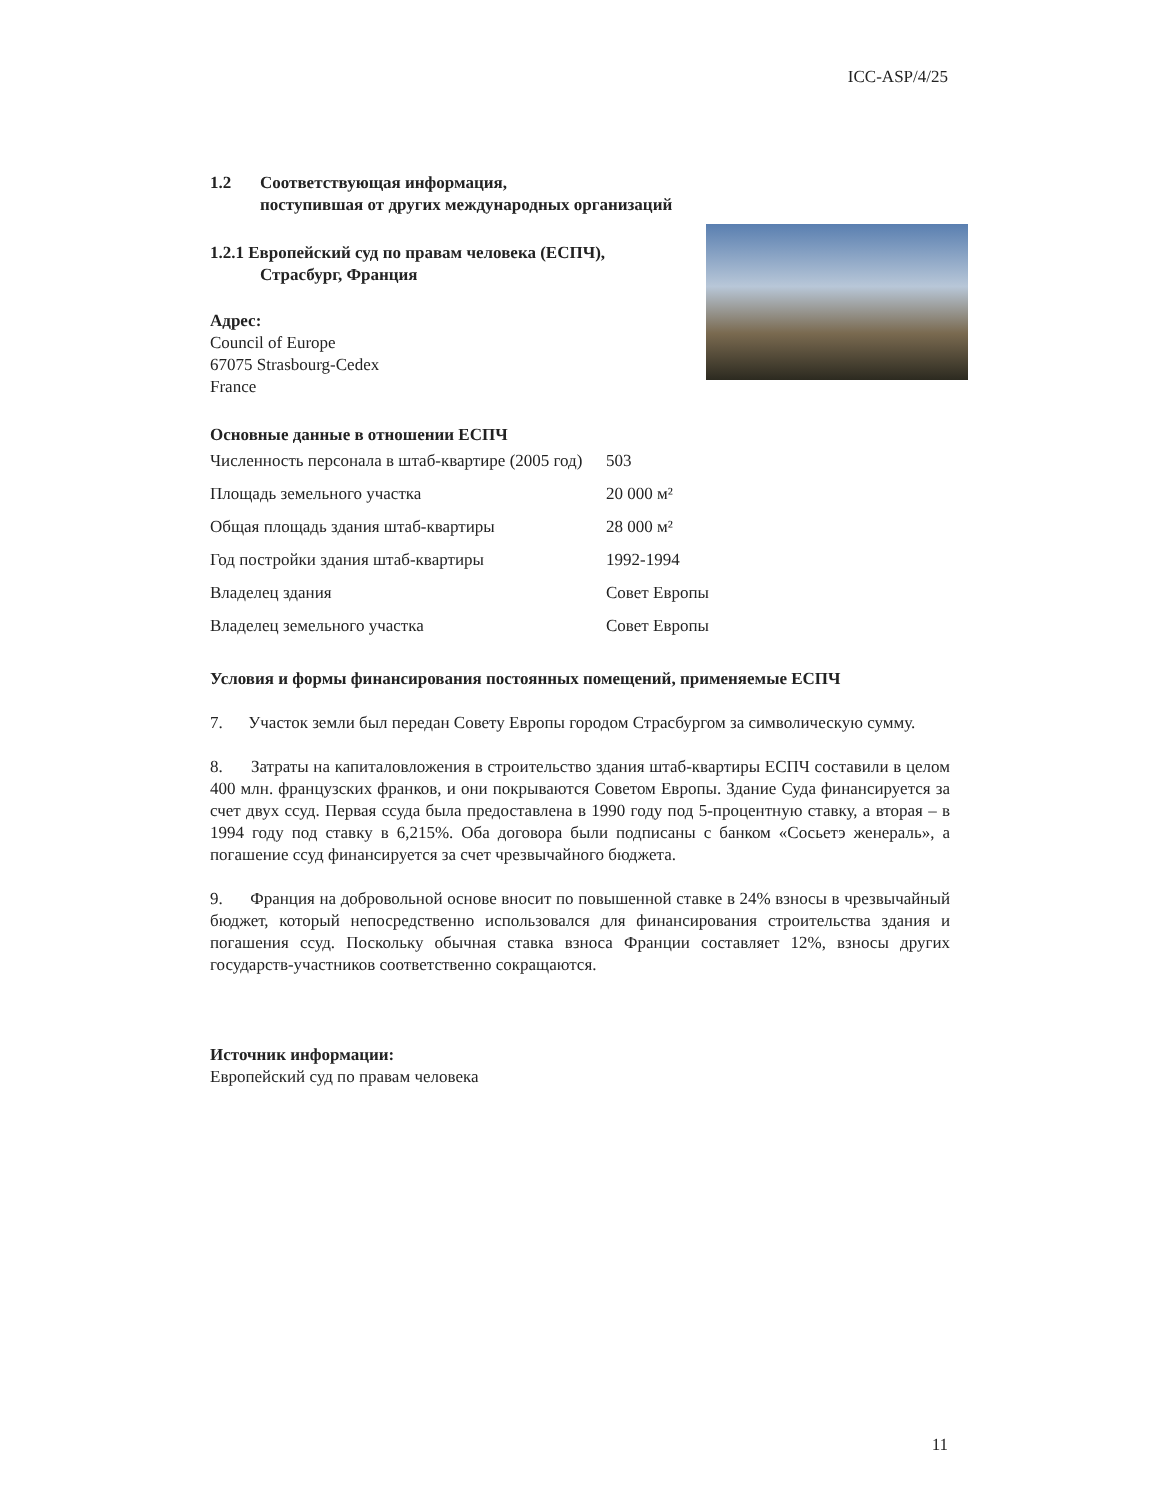ICC-ASP/4/25
1.2 Соответствующая информация,
поступившая от других международных организаций
1.2.1 Европейский суд по правам человека (ЕСПЧ),
Страсбург, Франция
Адрес:
Council of Europe
67075 Strasbourg-Cedex
France
Основные данные в отношении ЕСПЧ
| Численность персонала в штаб-квартире (2005 год) | 503 |
| Площадь земельного участка | 20 000 м² |
| Общая площадь здания штаб-квартиры | 28 000 м² |
| Год постройки здания штаб-квартиры | 1992-1994 |
| Владелец здания | Совет Европы |
| Владелец земельного участка | Совет Европы |
Условия и формы финансирования постоянных помещений, применяемые ЕСПЧ
7. Участок земли был передан Совету Европы городом Страсбургом за символическую сумму.
8. Затраты на капиталовложения в строительство здания штаб-квартиры ЕСПЧ составили в целом 400 млн. французских франков, и они покрываются Советом Европы. Здание Суда финансируется за счет двух ссуд. Первая ссуда была предоставлена в 1990 году под 5-процентную ставку, а вторая – в 1994 году под ставку в 6,215%. Оба договора были подписаны с банком «Сосьетэ женераль», а погашение ссуд финансируется за счет чрезвычайного бюджета.
9. Франция на добровольной основе вносит по повышенной ставке в 24% взносы в чрезвычайный бюджет, который непосредственно использовался для финансирования строительства здания и погашения ссуд. Поскольку обычная ставка взноса Франции составляет 12%, взносы других государств-участников соответственно сокращаются.
Источник информации:
Европейский суд по правам человека
11